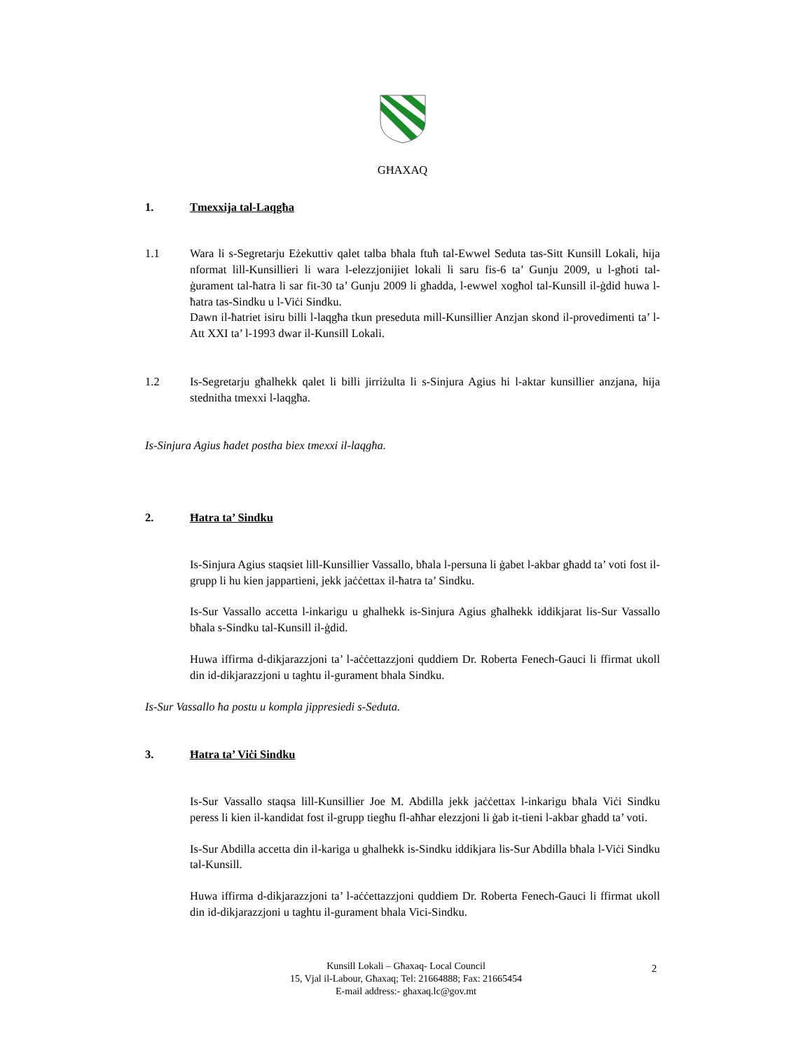GĦAXAQ
1. Tmexxija tal-Laqgħa
1.1 Wara li s-Segretarju Eżekuttiv qalet talba bħala ftuħ tal-Ewwel Seduta tas-Sitt Kunsill Lokali, hija nformat lill-Kunsillieri li wara l-elezzjonijiet lokali li saru fis-6 ta’ Gunju 2009, u l-għoti tal-ġurament tal-ħatra li sar fit-30 ta’ Gunju 2009 li għadda, l-ewwel xogħol tal-Kunsill il-ġdid huwa l-ħatra tas-Sindku u l-Viċi Sindku.
Dawn il-ħatriet isiru billi l-laqgħa tkun preseduta mill-Kunsillier Anzjan skond il-provedimenti ta’ l-Att XXI ta’ l-1993 dwar il-Kunsill Lokali.
1.2 Is-Segretarju għalhekk qalet li billi jirriżulta li s-Sinjura Agius hi l-aktar kunsillier anzjana, hija stednitha tmexxi l-laqgħa.
Is-Sinjura Agius ħadet postha biex tmexxi il-laqgħa.
2. Ħatra ta’ Sindku
Is-Sinjura Agius staqsiet lill-Kunsillier Vassallo, bħala l-persuna li ġabet l-akbar għadd ta’ voti fost il-grupp li hu kien jappartieni, jekk jaċċettax il-ħatra ta’ Sindku.
Is-Sur Vassallo accetta l-inkarigu u ghalhekk is-Sinjura Agius għalhekk iddikjarat lis-Sur Vassallo bħala s-Sindku tal-Kunsill il-ġdid.
Huwa iffirma d-dikjarazzjoni ta’ l-aċċettazzjoni quddiem Dr. Roberta Fenech-Gauci li ffirmat ukoll din id-dikjarazzjoni u taghtu il-gurament bhala Sindku.
Is-Sur Vassallo ħa postu u kompla jippresiedi s-Seduta.
3. Ħatra ta’ Viċi Sindku
Is-Sur Vassallo staqsa lill-Kunsillier Joe M. Abdilla jekk jaċċettax l-inkarigu bħala Viċi Sindku peress li kien il-kandidat fost il-grupp tiegħu fl-aħħar elezzjoni li ġab it-tieni l-akbar għadd ta’ voti.
Is-Sur Abdilla accetta din il-kariga u ghalhekk is-Sindku iddikjara lis-Sur Abdilla bħala l-Viċi Sindku tal-Kunsill.
Huwa iffirma d-dikjarazzjoni ta’ l-aċċettazzjoni quddiem Dr. Roberta Fenech-Gauci li ffirmat ukoll din id-dikjarazzjoni u taghtu il-gurament bhala Vici-Sindku.
Kunsill Lokali – Għaxaq- Local Council
15, Vjal il-Labour, Għaxaq; Tel: 21664888; Fax: 21665454
E-mail address:- ghaxaq.lc@gov.mt
2